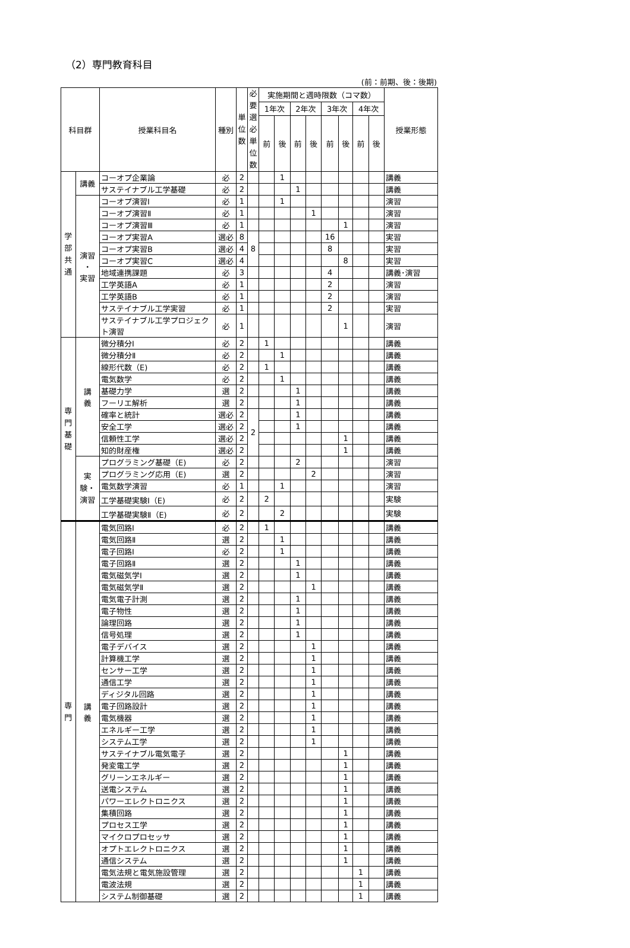（2）専門教育科目
(前：前期、後：後期)
| 科目群 | | 授業科目名 | 種別 | 単位数 | 必要選必単位数 | 実施期間と週時限数（コマ数） | | | | | | | | 授業形態 |
| --- | --- | --- | --- | --- | --- | --- | --- | --- | --- | --- | --- | --- | --- | --- |
| | | | | | | 1年次 | | 2年次 | | 3年次 | | 4年次 | | |
| | | | | | | 前 | 後 | 前 | 後 | 前 | 後 | 前 | 後 | |
| 学部共通 | 講義 | コーオプ企業論 | 必 | 2 | | | 1 | | | | | | | 講義 |
| | | サステイナブル工学基礎 | 必 | 2 | | | | 1 | | | | | | 講義 |
| | 演習 ・ 実習 | コーオプ演習Ⅰ | 必 | 1 | | | 1 | | | | | | | 演習 |
| | | コーオプ演習Ⅱ | 必 | 1 | | | | | 1 | | | | | 演習 |
| | | コーオプ演習Ⅲ | 必 | 1 | | | | | | | 1 | | | 演習 |
| | | コーオプ実習A | 選必 | 8 | 8 | | | | | 16 | | | | 実習 |
| | | コーオプ実習B | 選必 | 4 | | | | | | 8 | | | | 実習 |
| | | コーオプ実習C | 選必 | 4 | | | | | | | 8 | | | 実習 |
| | | 地域連携課題 | 必 | 3 | | | | | | 4 | | | | 講義･演習 |
| | | 工学英語A | 必 | 1 | | | | | | 2 | | | | 演習 |
| | | 工学英語B | 必 | 1 | | | | | | 2 | | | | 演習 |
| | | サステイナブル工学実習 | 必 | 1 | | | | | | 2 | | | | 実習 |
| | | サステイナブル工学プロジェクト演習 | 必 | 1 | | | | | | | 1 | | | 演習 |
| 専門基礎 | 講 義 | 微分積分Ⅰ | 必 | 2 | | 1 | | | | | | | | 講義 |
| | | 微分積分Ⅱ | 必 | 2 | | | 1 | | | | | | | 講義 |
| | | 線形代数（E) | 必 | 2 | | 1 | | | | | | | | 講義 |
| | | 電気数学 | 必 | 2 | | | 1 | | | | | | | 講義 |
| | | 基礎力学 | 選 | 2 | | | | 1 | | | | | | 講義 |
| | | フーリエ解析 | 選 | 2 | | | | 1 | | | | | | 講義 |
| | | 確率と統計 | 選必 | 2 | 2 | | | 1 | | | | | | 講義 |
| | | 安全工学 | 選必 | 2 | | | | 1 | | | | | | 講義 |
| | | 信頼性工学 | 選必 | 2 | | | | | | | 1 | | | 講義 |
| | | 知的財産権 | 選必 | 2 | | | | | | | 1 | | | 講義 |
| | 実験・演習 | プログラミング基礎（E) | 必 | 2 | | | | 2 | | | | | | 演習 |
| | | プログラミング応用（E) | 選 | 2 | | | | | 2 | | | | | 演習 |
| | | 電気数学演習 | 必 | 1 | | | 1 | | | | | | | 演習 |
| | | 工学基礎実験Ⅰ（E) | 必 | 2 | | 2 | | | | | | | | 実験 |
| | | 工学基礎実験Ⅱ（E) | 必 | 2 | | | 2 | | | | | | | 実験 |
| 専門 | 講 義 | 電気回路Ⅰ | 必 | 2 | | 1 | | | | | | | | 講義 |
| | | 電気回路Ⅱ | 選 | 2 | | | 1 | | | | | | | 講義 |
| | | 電子回路Ⅰ | 必 | 2 | | | 1 | | | | | | | 講義 |
| | | 電子回路Ⅱ | 選 | 2 | | | | 1 | | | | | | 講義 |
| | | 電気磁気学Ⅰ | 選 | 2 | | | | 1 | | | | | | 講義 |
| | | 電気磁気学Ⅱ | 選 | 2 | | | | | 1 | | | | | 講義 |
| | | 電気電子計測 | 選 | 2 | | | | 1 | | | | | | 講義 |
| | | 電子物性 | 選 | 2 | | | | 1 | | | | | | 講義 |
| | | 論理回路 | 選 | 2 | | | | 1 | | | | | | 講義 |
| | | 信号処理 | 選 | 2 | | | | 1 | | | | | | 講義 |
| | | 電子デバイス | 選 | 2 | | | | | 1 | | | | | 講義 |
| | | 計算機工学 | 選 | 2 | | | | | 1 | | | | | 講義 |
| | | センサー工学 | 選 | 2 | | | | | 1 | | | | | 講義 |
| | | 通信工学 | 選 | 2 | | | | | 1 | | | | | 講義 |
| | | ディジタル回路 | 選 | 2 | | | | | 1 | | | | | 講義 |
| | | 電子回路設計 | 選 | 2 | | | | | 1 | | | | | 講義 |
| | | 電気機器 | 選 | 2 | | | | | 1 | | | | | 講義 |
| | | エネルギー工学 | 選 | 2 | | | | | 1 | | | | | 講義 |
| | | システム工学 | 選 | 2 | | | | | 1 | | | | | 講義 |
| | | サステイナブル電気電子 | 選 | 2 | | | | | | | 1 | | | 講義 |
| | | 発変電工学 | 選 | 2 | | | | | | | 1 | | | 講義 |
| | | グリーンエネルギー | 選 | 2 | | | | | | | 1 | | | 講義 |
| | | 送電システム | 選 | 2 | | | | | | | 1 | | | 講義 |
| | | パワーエレクトロニクス | 選 | 2 | | | | | | | 1 | | | 講義 |
| | | 集積回路 | 選 | 2 | | | | | | | 1 | | | 講義 |
| | | プロセス工学 | 選 | 2 | | | | | | | 1 | | | 講義 |
| | | マイクロプロセッサ | 選 | 2 | | | | | | | 1 | | | 講義 |
| | | オプトエレクトロニクス | 選 | 2 | | | | | | | 1 | | | 講義 |
| | | 通信システム | 選 | 2 | | | | | | | 1 | | | 講義 |
| | | 電気法規と電気施設管理 | 選 | 2 | | | | | | | | 1 | | 講義 |
| | | 電波法規 | 選 | 2 | | | | | | | | 1 | | 講義 |
| | | システム制御基礎 | 選 | 2 | | | | | | | | 1 | | 講義 |